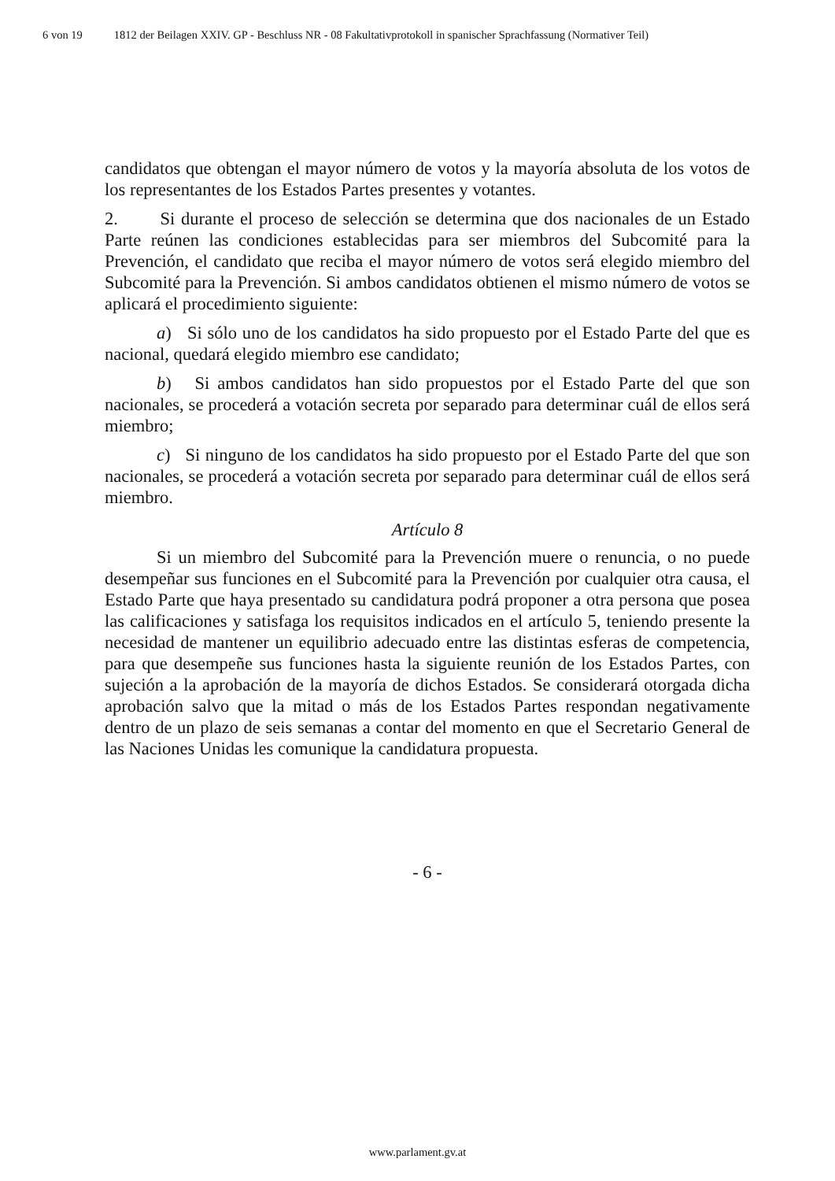6 von 19 1812 der Beilagen XXIV. GP - Beschluss NR - 08 Fakultativprotokoll in spanischer Sprachfassung (Normativer Teil)
candidatos que obtengan el mayor número de votos y la mayoría absoluta de los votos de los representantes de los Estados Partes presentes y votantes.
2. Si durante el proceso de selección se determina que dos nacionales de un Estado Parte reúnen las condiciones establecidas para ser miembros del Subcomité para la Prevención, el candidato que reciba el mayor número de votos será elegido miembro del Subcomité para la Prevención. Si ambos candidatos obtienen el mismo número de votos se aplicará el procedimiento siguiente:
a) Si sólo uno de los candidatos ha sido propuesto por el Estado Parte del que es nacional, quedará elegido miembro ese candidato;
b) Si ambos candidatos han sido propuestos por el Estado Parte del que son nacionales, se procederá a votación secreta por separado para determinar cuál de ellos será miembro;
c) Si ninguno de los candidatos ha sido propuesto por el Estado Parte del que son nacionales, se procederá a votación secreta por separado para determinar cuál de ellos será miembro.
Artículo 8
Si un miembro del Subcomité para la Prevención muere o renuncia, o no puede desempeñar sus funciones en el Subcomité para la Prevención por cualquier otra causa, el Estado Parte que haya presentado su candidatura podrá proponer a otra persona que posea las calificaciones y satisfaga los requisitos indicados en el artículo 5, teniendo presente la necesidad de mantener un equilibrio adecuado entre las distintas esferas de competencia, para que desempeñe sus funciones hasta la siguiente reunión de los Estados Partes, con sujeción a la aprobación de la mayoría de dichos Estados. Se considerará otorgada dicha aprobación salvo que la mitad o más de los Estados Partes respondan negativamente dentro de un plazo de seis semanas a contar del momento en que el Secretario General de las Naciones Unidas les comunique la candidatura propuesta.
- 6 -
www.parlament.gv.at